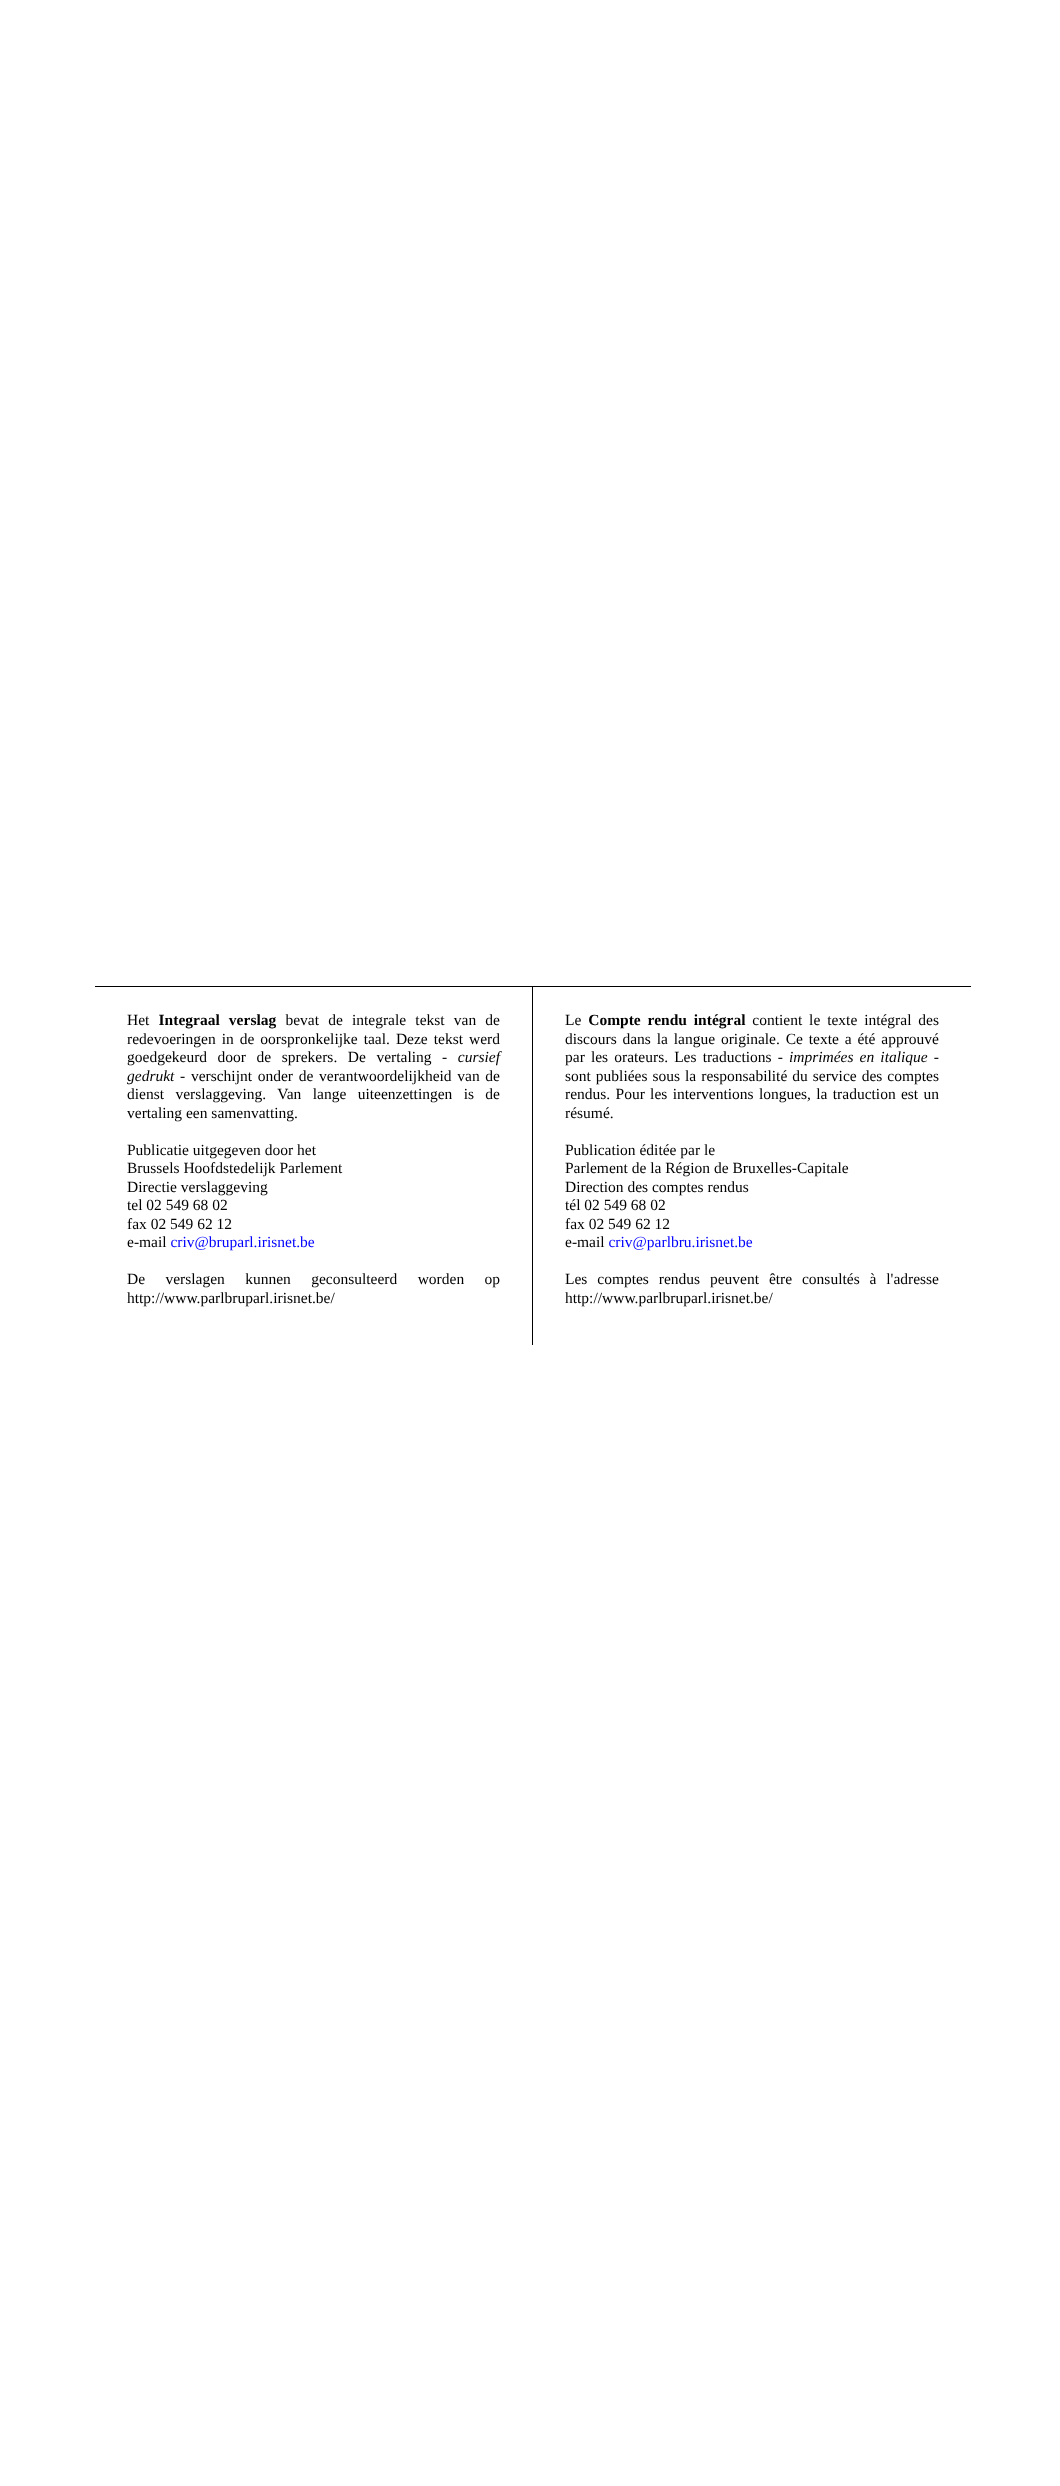Het Integraal verslag bevat de integrale tekst van de redevoeringen in de oorspronkelijke taal. Deze tekst werd goedgekeurd door de sprekers. De vertaling - cursief gedrukt - verschijnt onder de verantwoordelijkheid van de dienst verslaggeving. Van lange uiteenzettingen is de vertaling een samenvatting.
Publicatie uitgegeven door het
Brussels Hoofdstedelijk Parlement
Directie verslaggeving
tel 02 549 68 02
fax 02 549 62 12
e-mail criv@bruparl.irisnet.be
De verslagen kunnen geconsulteerd worden op http://www.parlbruparl.irisnet.be/
Le Compte rendu intégral contient le texte intégral des discours dans la langue originale. Ce texte a été approuvé par les orateurs. Les traductions - imprimées en italique - sont publiées sous la responsabilité du service des comptes rendus. Pour les interventions longues, la traduction est un résumé.
Publication éditée par le
Parlement de la Région de Bruxelles-Capitale
Direction des comptes rendus
tél 02 549 68 02
fax 02 549 62 12
e-mail criv@parlbru.irisnet.be
Les comptes rendus peuvent être consultés à l'adresse http://www.parlbruparl.irisnet.be/